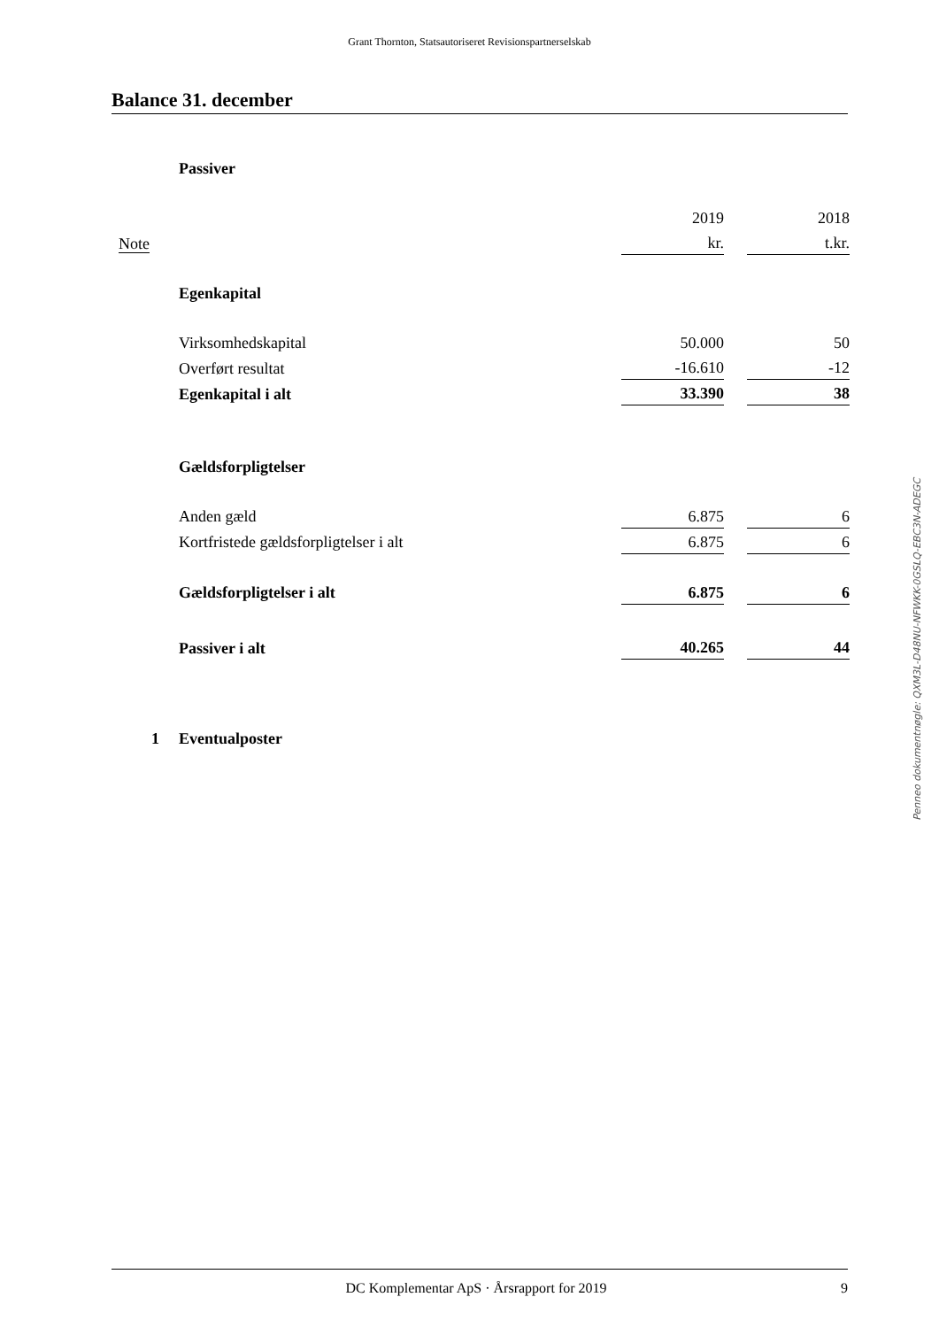Grant Thornton, Statsautoriseret Revisionspartnerselskab
Balance 31. december
| | Passiver | | | |
| | | 2019 | | 2018 |
| Note | | kr. | | t.kr. |
| | Egenkapital | | | |
| | Virksomhedskapital | 50.000 | | 50 |
| | Overført resultat | -16.610 | | -12 |
| | Egenkapital i alt | 33.390 | | 38 |
| | Gældsforpligtelser | | | |
| | Anden gæld | 6.875 | | 6 |
| | Kortfristede gældsforpligtelser i alt | 6.875 | | 6 |
| | Gældsforpligtelser i alt | 6.875 | | 6 |
| | Passiver i alt | 40.265 | | 44 |
| 1 | Eventualposter | | | |
Penneo dokumentnøgle: QXM3L-D48NU-NFWKK-0GSLQ-EBC3N-ADEGC
DC Komplementar ApS · Årsrapport for 2019 9